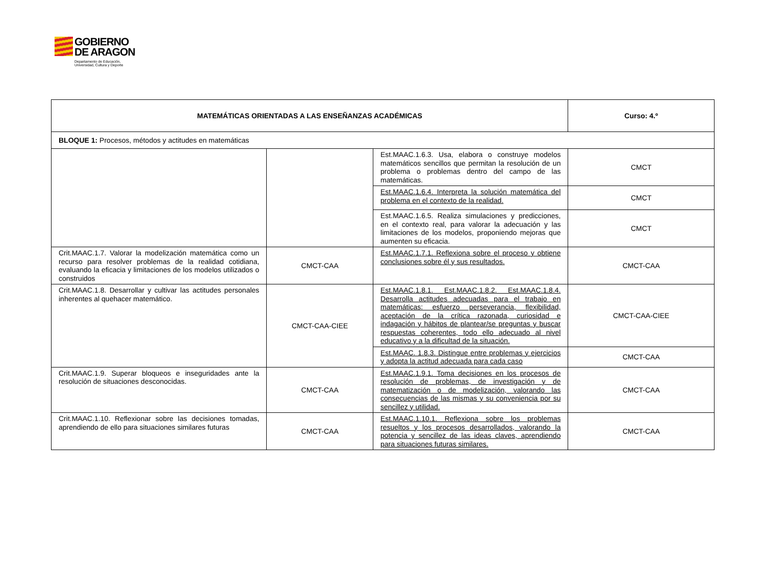GOBIERNO
DE ARAGON Departamento de Educación,
Universidad, Cultura y Deporte
| MATEMÁTICAS ORIENTADAS A LAS ENSEÑANZAS ACADÉMICAS | | | Curso: 4.º |
| --- | --- | --- | --- |
| BLOQUE 1: Procesos, métodos y actitudes en matemáticas | | | |
| | | Est.MAAC.1.6.3. Usa, elabora o construye modelos matemáticos sencillos que permitan la resolución de un problema o problemas dentro del campo de las matemáticas. | CMCT |
| | | Est.MAAC.1.6.4. Interpreta la solución matemática del problema en el contexto de la realidad. | CMCT |
| | | Est.MAAC.1.6.5. Realiza simulaciones y predicciones, en el contexto real, para valorar la adecuación y las limitaciones de los modelos, proponiendo mejoras que aumenten su eficacia. | CMCT |
| Crit.MAAC.1.7. Valorar la modelización matemática como un recurso para resolver problemas de la realidad cotidiana, evaluando la eficacia y limitaciones de los modelos utilizados o construidos | CMCT-CAA | Est.MAAC.1.7.1. Reflexiona sobre el proceso y obtiene conclusiones sobre él y sus resultados. | CMCT-CAA |
| Crit.MAAC.1.8. Desarrollar y cultivar las actitudes personales inherentes al quehacer matemático. | CMCT-CAA-CIEE | Est.MAAC.1.8.1. Est.MAAC.1.8.2. Est.MAAC.1.8.4. Desarrolla actitudes adecuadas para el trabajo en matemáticas: esfuerzo perseverancia, flexibilidad, aceptación de la crítica razonada, curiosidad e indagación y hábitos de plantear/se preguntas y buscar respuestas coherentes, todo ello adecuado al nivel educativo y a la dificultad de la situación. | CMCT-CAA-CIEE |
| | | Est.MAAC. 1.8.3. Distingue entre problemas y ejercicios y adopta la actitud adecuada para cada caso | CMCT-CAA |
| Crit.MAAC.1.9. Superar bloqueos e inseguridades ante la resolución de situaciones desconocidas. | CMCT-CAA | Est.MAAC.1.9.1. Toma decisiones en los procesos de resolución de problemas, de investigación y de matematización o de modelización, valorando las consecuencias de las mismas y su conveniencia por su sencillez y utilidad. | CMCT-CAA |
| Crit.MAAC.1.10. Reflexionar sobre las decisiones tomadas, aprendiendo de ello para situaciones similares futuras | CMCT-CAA | Est.MAAC.1.10.1. Reflexiona sobre los problemas resueltos y los procesos desarrollados, valorando la potencia y sencillez de las ideas claves, aprendiendo para situaciones futuras similares. | CMCT-CAA |